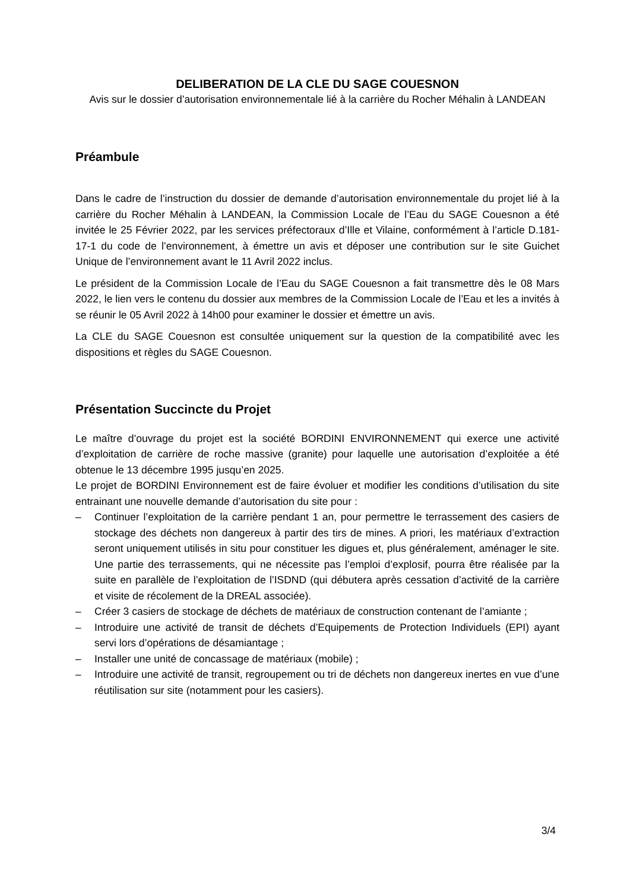DELIBERATION DE LA CLE DU SAGE COUESNON
Avis sur le dossier d’autorisation environnementale lié à la carrière du Rocher Méhalin à LANDEAN
Préambule
Dans le cadre de l’instruction du dossier de demande d’autorisation environnementale du projet lié à la carrière du Rocher Méhalin à LANDEAN, la Commission Locale de l’Eau du SAGE Couesnon a été invitée le 25 Février 2022, par les services préfectoraux d’Ille et Vilaine, conformément à l’article D.181-17-1 du code de l’environnement, à émettre un avis et déposer une contribution sur le site Guichet Unique de l’environnement avant le 11 Avril 2022 inclus.
Le président de la Commission Locale de l’Eau du SAGE Couesnon a fait transmettre dès le 08 Mars 2022, le lien vers le contenu du dossier aux membres de la Commission Locale de l’Eau et les a invités à se réunir le 05 Avril 2022 à 14h00 pour examiner le dossier et émettre un avis.
La CLE du SAGE Couesnon est consultée uniquement sur la question de la compatibilité avec les dispositions et règles du SAGE Couesnon.
Présentation Succincte du Projet
Le maître d’ouvrage du projet est la société BORDINI ENVIRONNEMENT qui exerce une activité d’exploitation de carrière de roche massive (granite) pour laquelle une autorisation d’exploitée a été obtenue le 13 décembre 1995 jusqu’en 2025.
Le projet de BORDINI Environnement est de faire évoluer et modifier les conditions d’utilisation du site entrainant une nouvelle demande d’autorisation du site pour :
– Continuer l’exploitation de la carrière pendant 1 an, pour permettre le terrassement des casiers de stockage des déchets non dangereux à partir des tirs de mines. A priori, les matériaux d’extraction seront uniquement utilisés in situ pour constituer les digues et, plus généralement, aménager le site. Une partie des terrassements, qui ne nécessite pas l’emploi d’explosif, pourra être réalisée par la suite en parallèle de l’exploitation de l’ISDND (qui débutera après cessation d’activité de la carrière et visite de récolement de la DREAL associée).
– Créer 3 casiers de stockage de déchets de matériaux de construction contenant de l’amiante ;
– Introduire une activité de transit de déchets d’Equipements de Protection Individuels (EPI) ayant servi lors d’opérations de désamiantage ;
– Installer une unité de concassage de matériaux (mobile) ;
– Introduire une activité de transit, regroupement ou tri de déchets non dangereux inertes en vue d’une réutilisation sur site (notamment pour les casiers).
3/4